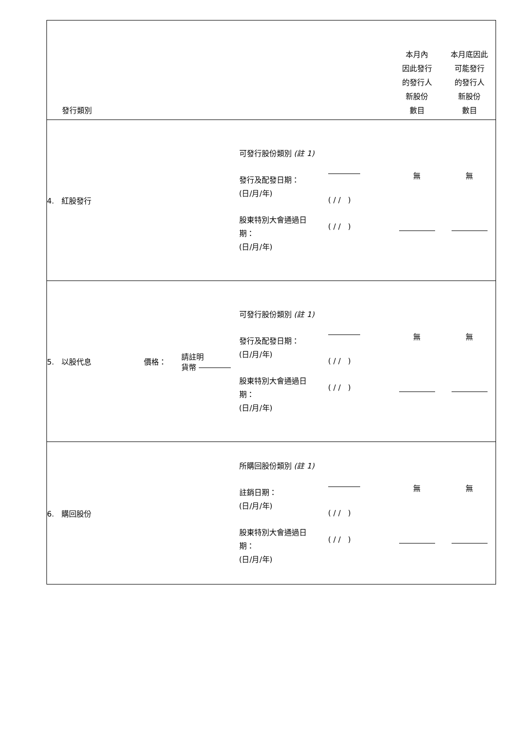| 發行類別 | | | | | 本月內 因此發行 的發行人 新股份 數目 | 本月底因此 可能發行 的發行人 新股份 數目 |
| --- | --- | --- | --- | --- | --- | --- |
| 4. 紅股發行 | | | 可發行股份類別 (註 1) 發行及配發日期： (日/月/年) 股東特別大會通過日 期： (日/月/年) | ( / / ) ( / / ) | 無 | 無 |
| 5. 以股代息 | 價格： | 請註明 貨幣 | 可發行股份類別 (註 1) 發行及配發日期： (日/月/年) 股東特別大會通過日 期： (日/月/年) | ( / / ) ( / / ) | 無 | 無 |
| 6. 購回股份 | | | 所購回股份類別 (註 1) 註銷日期： (日/月/年) 股東特別大會通過日 期： (日/月/年) | ( / / ) ( / / ) | 無 | 無 |